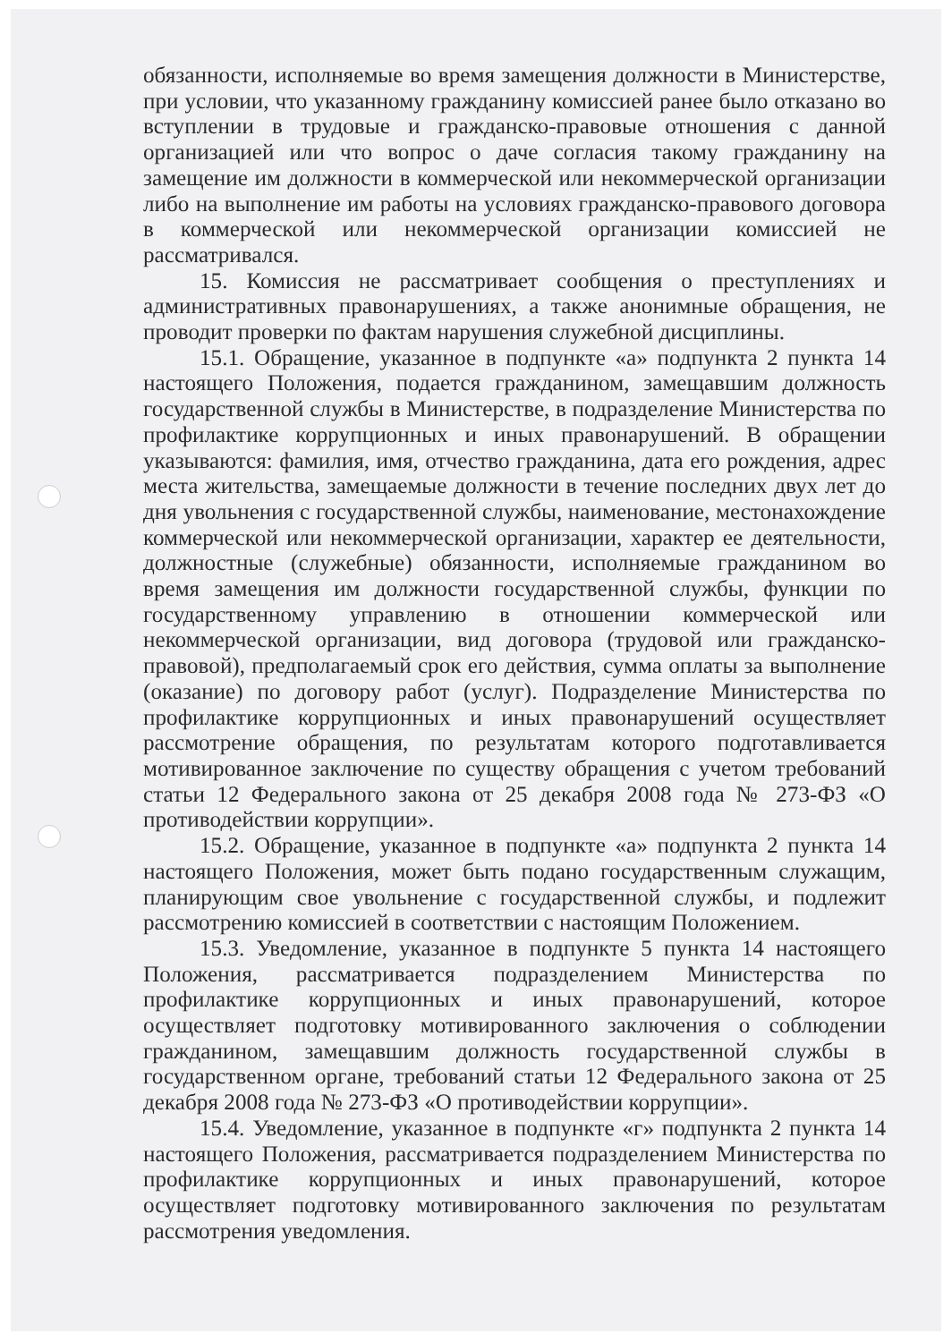обязанности, исполняемые во время замещения должности в Министерстве, при условии, что указанному гражданину комиссией ранее было отказано во вступлении в трудовые и гражданско-правовые отношения с данной организацией или что вопрос о даче согласия такому гражданину на замещение им должности в коммерческой или некоммерческой организации либо на выполнение им работы на условиях гражданско-правового договора в коммерческой или некоммерческой организации комиссией не рассматривался.
15. Комиссия не рассматривает сообщения о преступлениях и административных правонарушениях, а также анонимные обращения, не проводит проверки по фактам нарушения служебной дисциплины.
15.1. Обращение, указанное в подпункте «а» подпункта 2 пункта 14 настоящего Положения, подается гражданином, замещавшим должность государственной службы в Министерстве, в подразделение Министерства по профилактике коррупционных и иных правонарушений. В обращении указываются: фамилия, имя, отчество гражданина, дата его рождения, адрес места жительства, замещаемые должности в течение последних двух лет до дня увольнения с государственной службы, наименование, местонахождение коммерческой или некоммерческой организации, характер ее деятельности, должностные (служебные) обязанности, исполняемые гражданином во время замещения им должности государственной службы, функции по государственному управлению в отношении коммерческой или некоммерческой организации, вид договора (трудовой или гражданско-правовой), предполагаемый срок его действия, сумма оплаты за выполнение (оказание) по договору работ (услуг). Подразделение Министерства по профилактике коррупционных и иных правонарушений осуществляет рассмотрение обращения, по результатам которого подготавливается мотивированное заключение по существу обращения с учетом требований статьи 12 Федерального закона от 25 декабря 2008 года № 273-ФЗ «О противодействии коррупции».
15.2. Обращение, указанное в подпункте «а» подпункта 2 пункта 14 настоящего Положения, может быть подано государственным служащим, планирующим свое увольнение с государственной службы, и подлежит рассмотрению комиссией в соответствии с настоящим Положением.
15.3. Уведомление, указанное в подпункте 5 пункта 14 настоящего Положения, рассматривается подразделением Министерства по профилактике коррупционных и иных правонарушений, которое осуществляет подготовку мотивированного заключения о соблюдении гражданином, замещавшим должность государственной службы в государственном органе, требований статьи 12 Федерального закона от 25 декабря 2008 года № 273-ФЗ «О противодействии коррупции».
15.4. Уведомление, указанное в подпункте «г» подпункта 2 пункта 14 настоящего Положения, рассматривается подразделением Министерства по профилактике коррупционных и иных правонарушений, которое осуществляет подготовку мотивированного заключения по результатам рассмотрения уведомления.